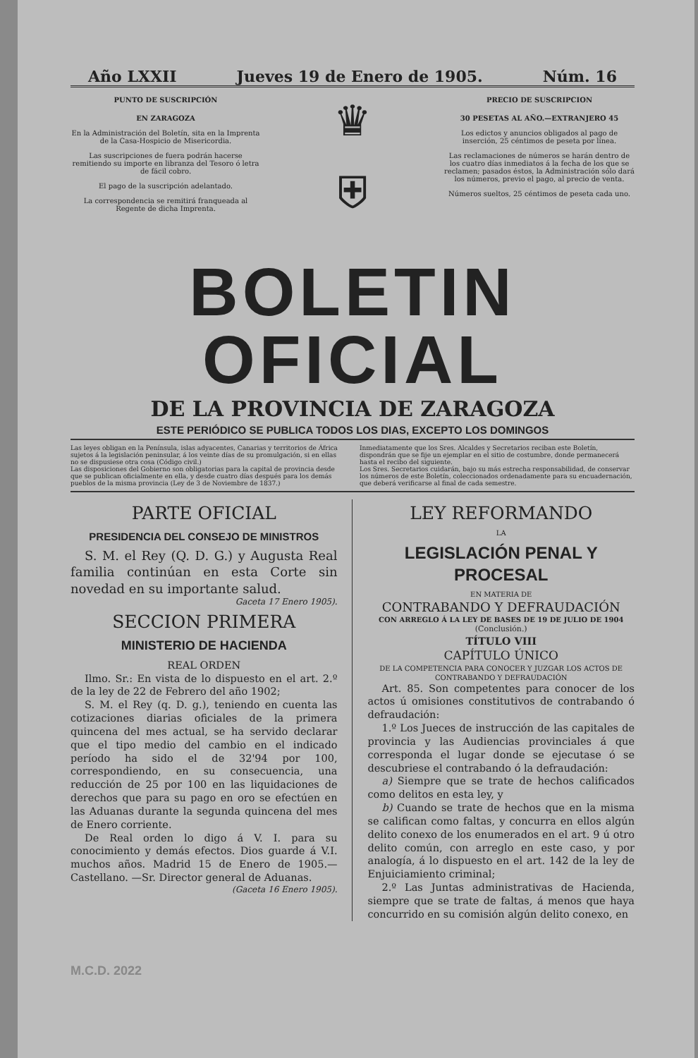Año LXXII Jueves 19 de Enero de 1905. Núm. 16
PUNTO DE SUSCRIPCIÓN
EN ZARAGOZA
En la Administración del Boletín, sita en la Imprenta de la Casa-Hospicio de Misericordia.
Las suscripciones de fuera podrán hacerse remitiendo su importe en libranza del Tesoro ó letra de fácil cobro.
El pago de la suscripción adelantado.
La correspondencia se remitirá franqueada al Regente de dicha Imprenta.
♛
⛨
PRECIO DE SUSCRIPCION
30 PESETAS AL AÑO.—EXTRANJERO 45
Los edictos y anuncios obligados al pago de inserción, 25 céntimos de peseta por línea.
Las reclamaciones de números se harán dentro de los cuatro días inmediatos á la fecha de los que se reclamen; pasados éstos, la Administración sólo dará los números, previo el pago, al precio de venta.
Números sueltos, 25 céntimos de peseta cada uno.
BOLETIN OFICIAL
DE LA PROVINCIA DE ZARAGOZA
ESTE PERIÓDICO SE PUBLICA TODOS LOS DIAS, EXCEPTO LOS DOMINGOS
Las leyes obligan en la Península, islas adyacentes, Canarias y territorios de África sujetos á la legislación peninsular, á los veinte días de su promulgación, si en ellas no se dispusiese otra cosa (Código civil.)
Las disposiciones del Gobierno son obligatorias para la capital de provincia desde que se publican oficialmente en ella, y desde cuatro días después para los demás pueblos de la misma provincia (Ley de 3 de Noviembre de 1837.)
Inmediatamente que los Sres. Alcaldes y Secretarios reciban este Boletín, dispondrán que se fije un ejemplar en el sitio de costumbre, donde permanecerá hasta el recibo del siguiente.
Los Sres. Secretarios cuidarán, bajo su más estrecha responsabilidad, de conservar los números de este Boletín, coleccionados ordenadamente para su encuadernación, que deberá verificarse al final de cada semestre.
PARTE OFICIAL
PRESIDENCIA DEL CONSEJO DE MINISTROS
S. M. el Rey (Q. D. G.) y Augusta Real familia continúan en esta Corte sin novedad en su importante salud.
Gaceta 17 Enero 1905).
SECCION PRIMERA
MINISTERIO DE HACIENDA
REAL ORDEN
Ilmo. Sr.: En vista de lo dispuesto en el art. 2.º de la ley de 22 de Febrero del año 1902;
S. M. el Rey (q. D. g.), teniendo en cuenta las cotizaciones diarias oficiales de la primera quincena del mes actual, se ha servido declarar que el tipo medio del cambio en el indicado período ha sido el de 32'94 por 100, correspondiendo, en su consecuencia, una reducción de 25 por 100 en las liquidaciones de derechos que para su pago en oro se efectúen en las Aduanas durante la segunda quincena del mes de Enero corriente.
De Real orden lo digo á V. I. para su conocimiento y demás efectos. Dios guarde á V.I. muchos años. Madrid 15 de Enero de 1905.—Castellano. —Sr. Director general de Aduanas.
(Gaceta 16 Enero 1905).
LEY REFORMANDO
LA
LEGISLACIÓN PENAL Y PROCESAL
EN MATERIA DE
CONTRABANDO Y DEFRAUDACIÓN
CON ARREGLO Á LA LEY DE BASES DE 19 DE JULIO DE 1904
(Conclusión.)
TÍTULO VIII
CAPÍTULO ÚNICO
DE LA COMPETENCIA PARA CONOCER Y JUZGAR LOS ACTOS DE CONTRABANDO Y DEFRAUDACIÓN
Art. 85. Son competentes para conocer de los actos ú omisiones constitutivos de contrabando ó defraudación:
1.º Los Jueces de instrucción de las capitales de provincia y las Audiencias provinciales á que corresponda el lugar donde se ejecutase ó se descubriese el contrabando ó la defraudación:
a) Siempre que se trate de hechos calificados como delitos en esta ley, y
b) Cuando se trate de hechos que en la misma se califican como faltas, y concurra en ellos algún delito conexo de los enumerados en el art. 9 ú otro delito común, con arreglo en este caso, y por analogía, á lo dispuesto en el art. 142 de la ley de Enjuiciamiento criminal;
2.º Las Juntas administrativas de Hacienda, siempre que se trate de faltas, á menos que haya concurrido en su comisión algún delito conexo, en
M.C.D. 2022